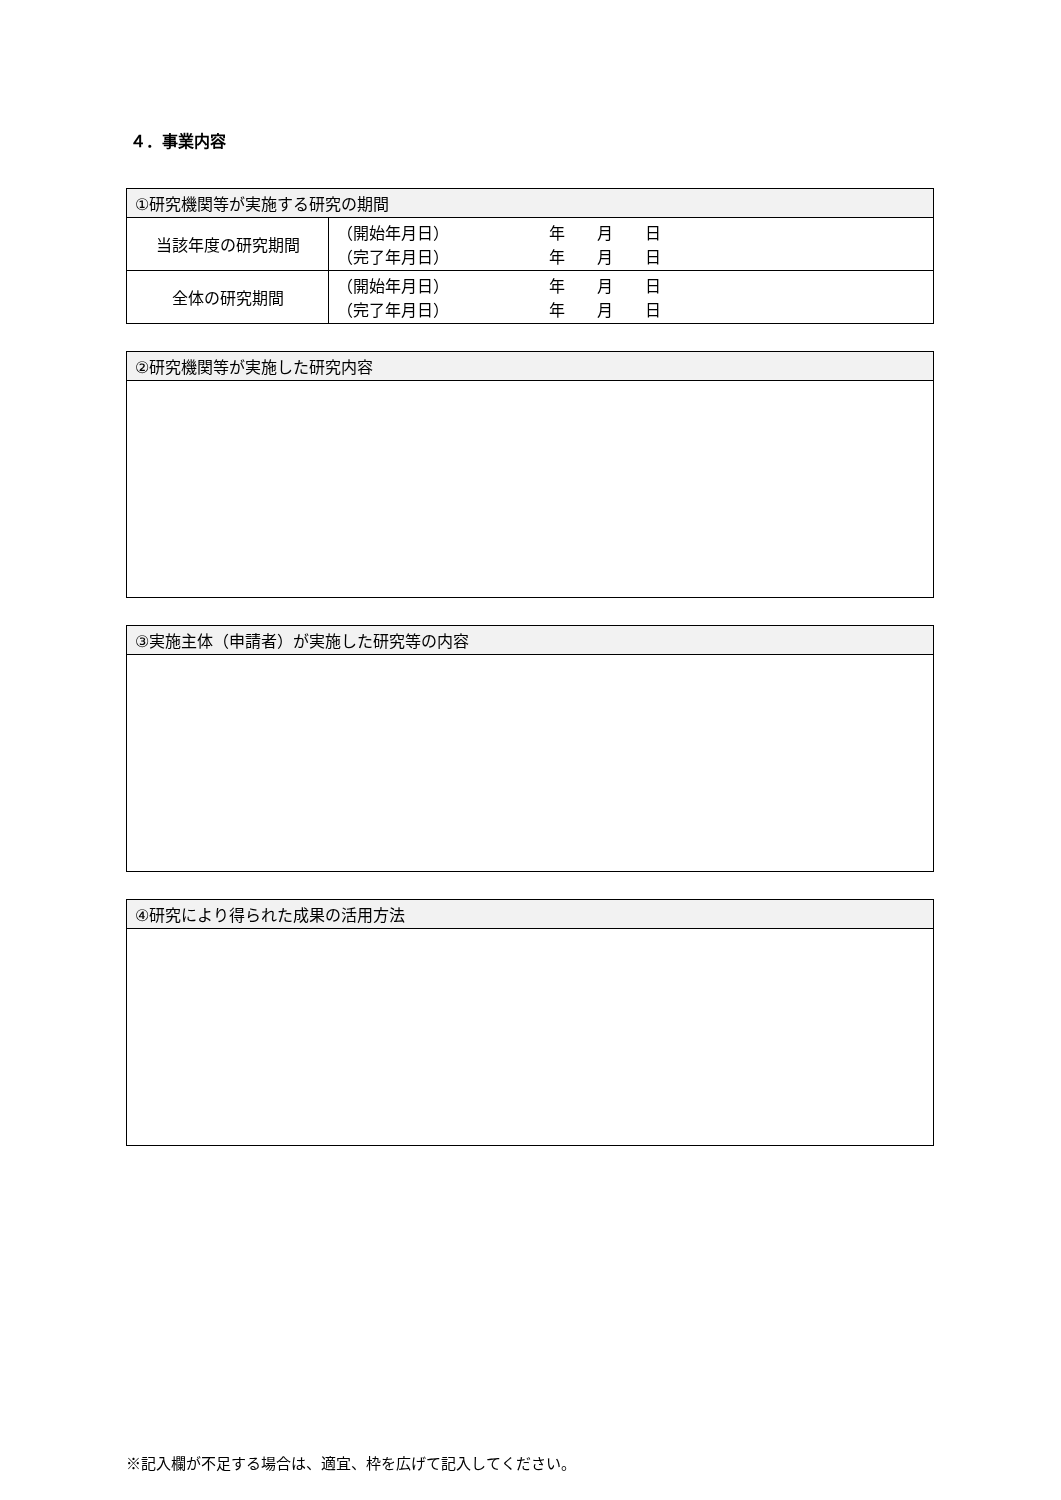４．事業内容
| ①研究機関等が実施する研究の期間 | |
| 当該年度の研究期間 | （開始年月日） 年 月 日 （完了年月日） 年 月 日 |
| 全体の研究期間 | （開始年月日） 年 月 日 （完了年月日） 年 月 日 |
| ②研究機関等が実施した研究内容 |
| ③実施主体（申請者）が実施した研究等の内容 |
| ④研究により得られた成果の活用方法 |
※記入欄が不足する場合は、適宜、枠を広げて記入してください。